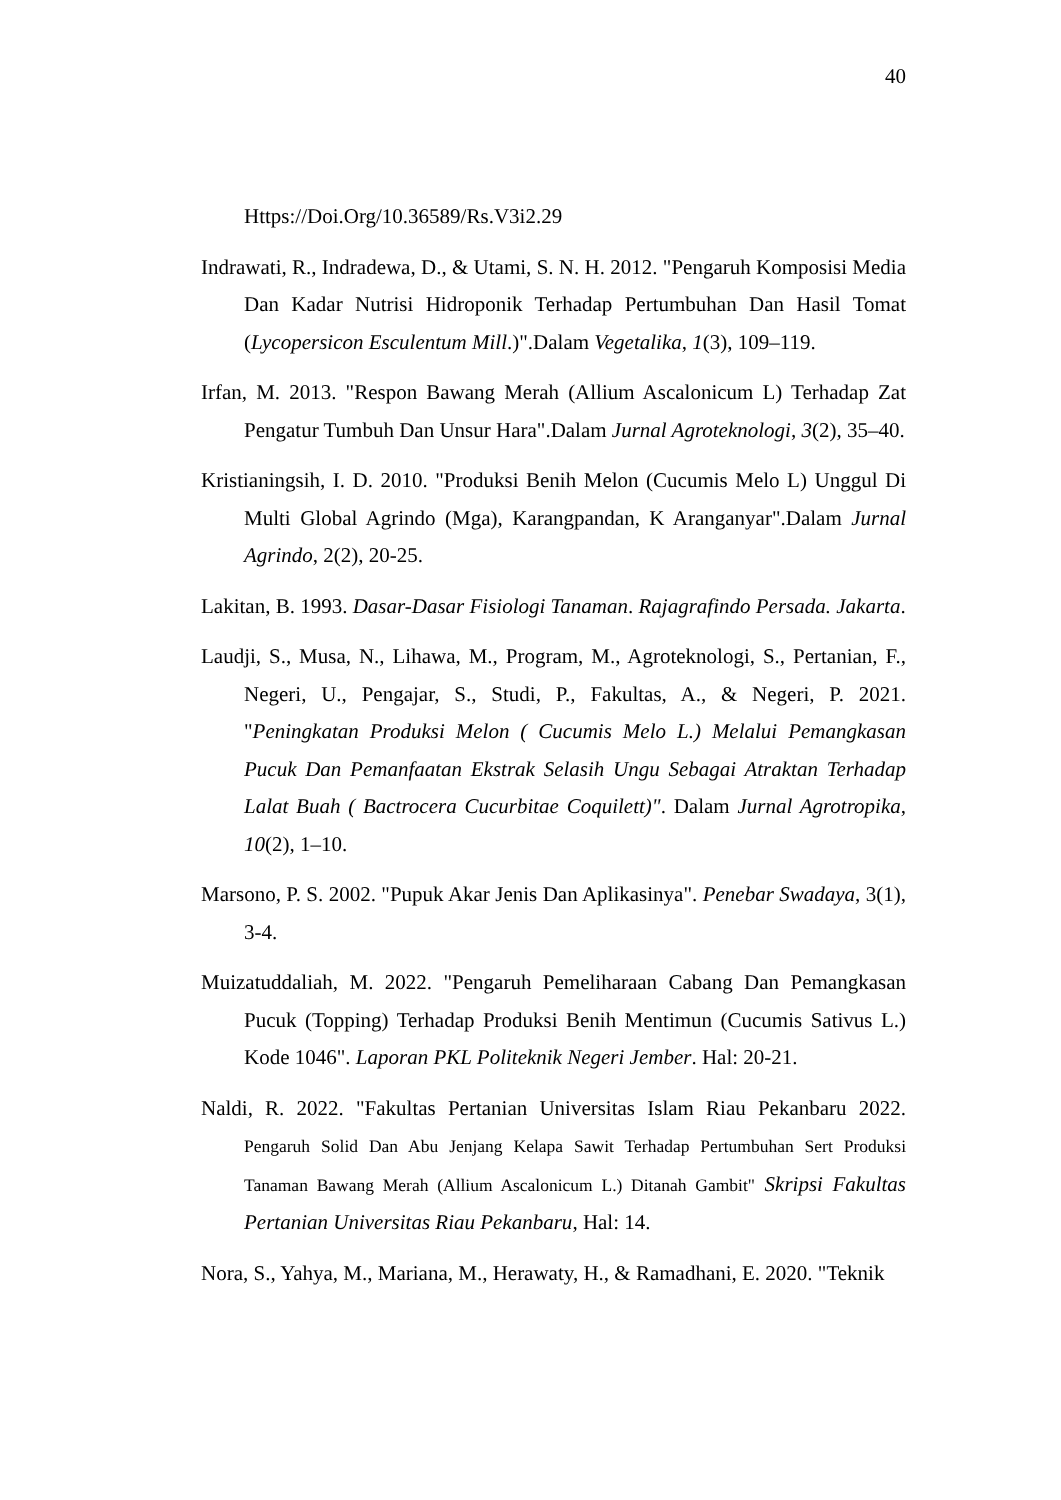40
Https://Doi.Org/10.36589/Rs.V3i2.29
Indrawati, R., Indradewa, D., & Utami, S. N. H. 2012. "Pengaruh Komposisi Media Dan Kadar Nutrisi Hidroponik Terhadap Pertumbuhan Dan Hasil Tomat (Lycopersicon Esculentum Mill.)".Dalam Vegetalika, 1(3), 109–119.
Irfan, M. 2013. "Respon Bawang Merah (Allium Ascalonicum L) Terhadap Zat Pengatur Tumbuh Dan Unsur Hara".Dalam Jurnal Agroteknologi, 3(2), 35–40.
Kristianingsih, I. D. 2010. "Produksi Benih Melon (Cucumis Melo L) Unggul Di Multi Global Agrindo (Mga), Karangpandan, K Aranganyar".Dalam Jurnal Agrindo, 2(2), 20-25.
Lakitan, B. 1993. Dasar-Dasar Fisiologi Tanaman. Rajagrafindo Persada. Jakarta.
Laudji, S., Musa, N., Lihawa, M., Program, M., Agroteknologi, S., Pertanian, F., Negeri, U., Pengajar, S., Studi, P., Fakultas, A., & Negeri, P. 2021. "Peningkatan Produksi Melon ( Cucumis Melo L.) Melalui Pemangkasan Pucuk Dan Pemanfaatan Ekstrak Selasih Ungu Sebagai Atraktan Terhadap Lalat Buah ( Bactrocera Cucurbitae Coquilett)". Dalam Jurnal Agrotropika, 10(2), 1–10.
Marsono, P. S. 2002. "Pupuk Akar Jenis Dan Aplikasinya". Penebar Swadaya, 3(1), 3-4.
Muizatuddaliah, M. 2022. "Pengaruh Pemeliharaan Cabang Dan Pemangkasan Pucuk (Topping) Terhadap Produksi Benih Mentimun (Cucumis Sativus L.) Kode 1046". Laporan PKL Politeknik Negeri Jember. Hal: 20-21.
Naldi, R. 2022. "Fakultas Pertanian Universitas Islam Riau Pekanbaru 2022. Pengaruh Solid Dan Abu Jenjang Kelapa Sawit Terhadap Pertumbuhan Sert Produksi Tanaman Bawang Merah (Allium Ascalonicum L.) Ditanah Gambit" Skripsi Fakultas Pertanian Universitas Riau Pekanbaru, Hal: 14.
Nora, S., Yahya, M., Mariana, M., Herawaty, H., & Ramadhani, E. 2020. "Teknik